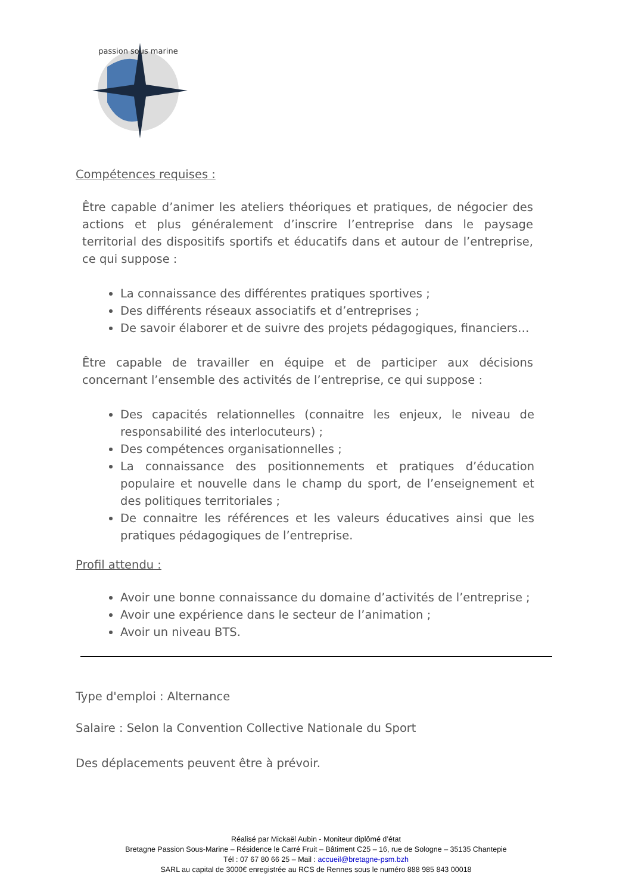passion sous marine
Compétences requises :
Être capable d’animer les ateliers théoriques et pratiques, de négocier des actions et plus généralement d’inscrire l’entreprise dans le paysage territorial des dispositifs sportifs et éducatifs dans et autour de l’entreprise, ce qui suppose :
La connaissance des différentes pratiques sportives ;
Des différents réseaux associatifs et d’entreprises ;
De savoir élaborer et de suivre des projets pédagogiques, financiers…
Être capable de travailler en équipe et de participer aux décisions concernant l’ensemble des activités de l’entreprise, ce qui suppose :
Des capacités relationnelles (connaitre les enjeux, le niveau de responsabilité des interlocuteurs) ;
Des compétences organisationnelles ;
La connaissance des positionnements et pratiques d’éducation populaire et nouvelle dans le champ du sport, de l’enseignement et des politiques territoriales ;
De connaitre les références et les valeurs éducatives ainsi que les pratiques pédagogiques de l’entreprise.
Profil attendu :
Avoir une bonne connaissance du domaine d’activités de l’entreprise ;
Avoir une expérience dans le secteur de l’animation ;
Avoir un niveau BTS.
Type d'emploi : Alternance
Salaire : Selon la Convention Collective Nationale du Sport
Des déplacements peuvent être à prévoir.
Réalisé par Mickaël Aubin - Moniteur diplômé d’état
Bretagne Passion Sous-Marine – Résidence le Carré Fruit – Bâtiment C25 – 16, rue de Sologne – 35135 Chantepie
Tél : 07 67 80 66 25 – Mail : accueil@bretagne-psm.bzh
SARL au capital de 3000€ enregistrée au RCS de Rennes sous le numéro 888 985 843 00018